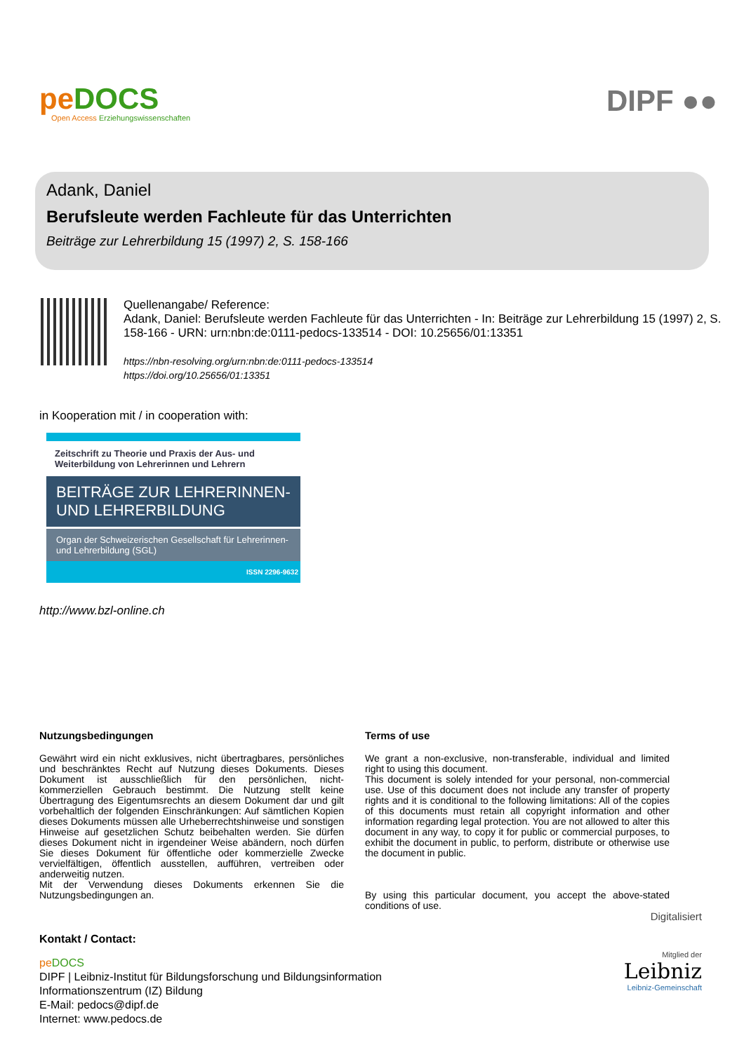peDOCS
Open Access Erziehungswissenschaften
DIPF ●●
Adank, Daniel
Berufsleute werden Fachleute für das Unterrichten
Beiträge zur Lehrerbildung 15 (1997) 2, S. 158-166
Quellenangabe/ Reference:
Adank, Daniel: Berufsleute werden Fachleute für das Unterrichten - In: Beiträge zur Lehrerbildung 15 (1997) 2, S. 158-166 - URN: urn:nbn:de:0111-pedocs-133514 - DOI: 10.25656/01:13351
https://nbn-resolving.org/urn:nbn:de:0111-pedocs-133514
https://doi.org/10.25656/01:13351
in Kooperation mit / in cooperation with:
Zeitschrift zu Theorie und Praxis der Aus- und Weiterbildung von Lehrerinnen und Lehrern
BEITRÄGE ZUR LEHRERINNEN-
UND LEHRERBILDUNG
Organ der Schweizerischen Gesellschaft für Lehrerinnen- und Lehrerbildung (SGL)
ISSN 2296-9632
http://www.bzl-online.ch
Nutzungsbedingungen
Gewährt wird ein nicht exklusives, nicht übertragbares, persönliches und beschränktes Recht auf Nutzung dieses Dokuments. Dieses Dokument ist ausschließlich für den persönlichen, nicht-kommerziellen Gebrauch bestimmt. Die Nutzung stellt keine Übertragung des Eigentumsrechts an diesem Dokument dar und gilt vorbehaltlich der folgenden Einschränkungen: Auf sämtlichen Kopien dieses Dokuments müssen alle Urheberrechtshinweise und sonstigen Hinweise auf gesetzlichen Schutz beibehalten werden. Sie dürfen dieses Dokument nicht in irgendeiner Weise abändern, noch dürfen Sie dieses Dokument für öffentliche oder kommerzielle Zwecke vervielfältigen, öffentlich ausstellen, aufführen, vertreiben oder anderweitig nutzen.
Mit der Verwendung dieses Dokuments erkennen Sie die Nutzungsbedingungen an.
Terms of use
We grant a non-exclusive, non-transferable, individual and limited right to using this document.
This document is solely intended for your personal, non-commercial use. Use of this document does not include any transfer of property rights and it is conditional to the following limitations: All of the copies of this documents must retain all copyright information and other information regarding legal protection. You are not allowed to alter this document in any way, to copy it for public or commercial purposes, to exhibit the document in public, to perform, distribute or otherwise use the document in public.
By using this particular document, you accept the above-stated conditions of use.
Kontakt / Contact:
pe DOCS
DIPF | Leibniz-Institut für Bildungsforschung und Bildungsinformation
Informationszentrum (IZ) Bildung
E-Mail: pedocs@dipf.de
Internet: www.pedocs.de
Digitalisiert
Mitglied der
Leibniz
Leibniz-Gemeinschaft